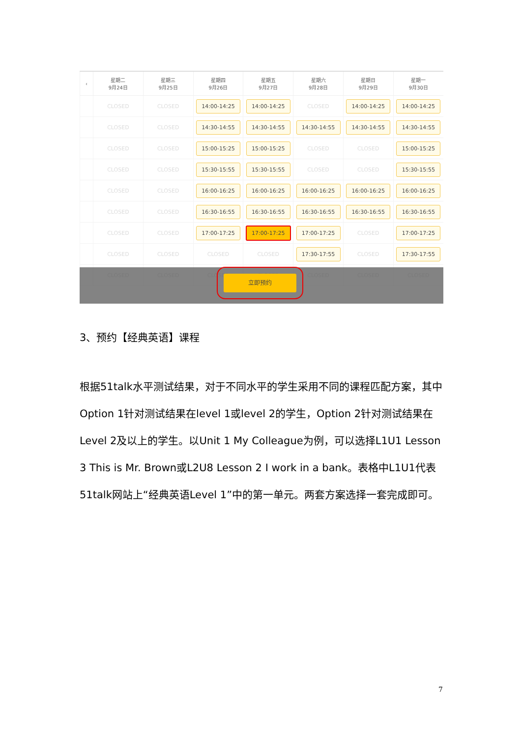| ‹ | 星期二 9月24日 | 星期三 9月25日 | 星期四 9月26日 | 星期五 9月27日 | 星期六 9月28日 | 星期日 9月29日 | 星期一 9月30日 |
| --- | --- | --- | --- | --- | --- | --- | --- |
| | CLOSED | CLOSED | 14:00-14:25 | 14:00-14:25 | CLOSED | 14:00-14:25 | 14:00-14:25 |
| | CLOSED | CLOSED | 14:30-14:55 | 14:30-14:55 | 14:30-14:55 | 14:30-14:55 | 14:30-14:55 |
| | CLOSED | CLOSED | 15:00-15:25 | 15:00-15:25 | CLOSED | CLOSED | 15:00-15:25 |
| | CLOSED | CLOSED | 15:30-15:55 | 15:30-15:55 | CLOSED | CLOSED | 15:30-15:55 |
| | CLOSED | CLOSED | 16:00-16:25 | 16:00-16:25 | 16:00-16:25 | 16:00-16:25 | 16:00-16:25 |
| | CLOSED | CLOSED | 16:30-16:55 | 16:30-16:55 | 16:30-16:55 | 16:30-16:55 | 16:30-16:55 |
| | CLOSED | CLOSED | 17:00-17:25 | 17:00-17:25 | 17:00-17:25 | CLOSED | 17:00-17:25 |
| | CLOSED | CLOSED | CLOSED | CLOSED | 17:30-17:55 | CLOSED | 17:30-17:55 |
| | CLOSED | CLOSED | CLOSED | CLOSED | CLOSED | CLOSED | CLOSED |
立即预约
3、预约【经典英语】课程
根据51talk水平测试结果，对于不同水平的学生采用不同的课程匹配方案，其中Option 1针对测试结果在level 1或level 2的学生，Option 2针对测试结果在Level 2及以上的学生。以Unit 1 My Colleague为例，可以选择L1U1 Lesson 3 This is Mr. Brown或L2U8 Lesson 2 I work in a bank。表格中L1U1代表51talk网站上“经典英语Level 1”中的第一单元。两套方案选择一套完成即可。
7